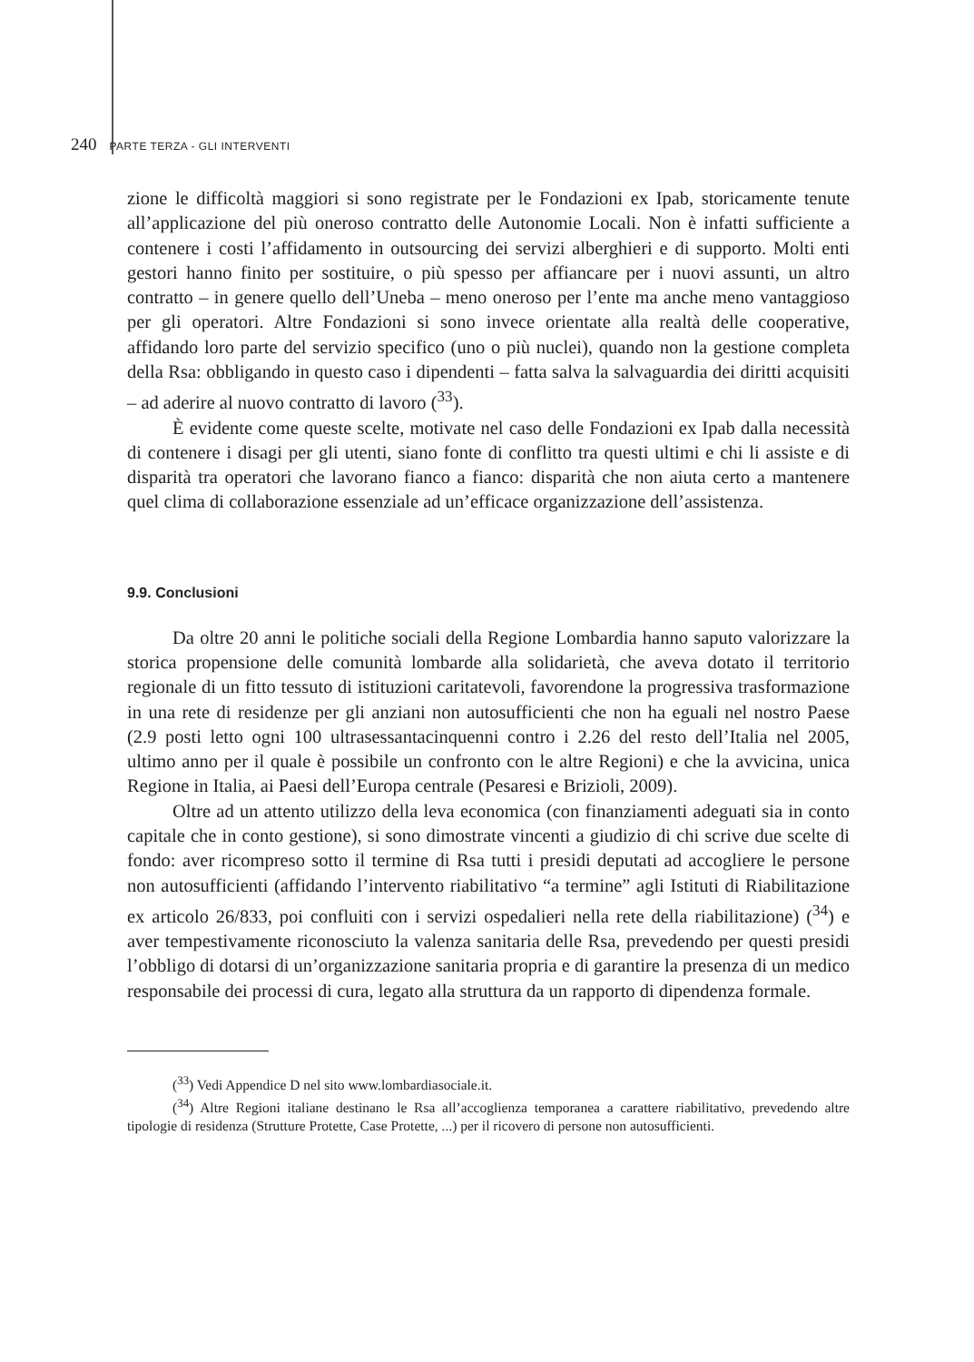240 PARTE TERZA - GLI INTERVENTI
zione le difficoltà maggiori si sono registrate per le Fondazioni ex Ipab, storicamente tenute all’applicazione del più oneroso contratto delle Autonomie Locali. Non è infatti sufficiente a contenere i costi l’affidamento in outsourcing dei servizi alberghieri e di supporto. Molti enti gestori hanno finito per sostituire, o più spesso per affiancare per i nuovi assunti, un altro contratto – in genere quello dell’Uneba – meno oneroso per l’ente ma anche meno vantaggioso per gli operatori. Altre Fondazioni si sono invece orientate alla realtà delle cooperative, affidando loro parte del servizio specifico (uno o più nuclei), quando non la gestione completa della Rsa: obbligando in questo caso i dipendenti – fatta salva la salvaguardia dei diritti acquisiti – ad aderire al nuovo contratto di lavoro (<sup>33</sup>).
È evidente come queste scelte, motivate nel caso delle Fondazioni ex Ipab dalla necessità di contenere i disagi per gli utenti, siano fonte di conflitto tra questi ultimi e chi li assiste e di disparità tra operatori che lavorano fianco a fianco: disparità che non aiuta certo a mantenere quel clima di collaborazione essenziale ad un’efficace organizzazione dell’assistenza.
9.9. Conclusioni
Da oltre 20 anni le politiche sociali della Regione Lombardia hanno saputo valorizzare la storica propensione delle comunità lombarde alla solidarietà, che aveva dotato il territorio regionale di un fitto tessuto di istituzioni caritatevoli, favorendone la progressiva trasformazione in una rete di residenze per gli anziani non autosufficienti che non ha eguali nel nostro Paese (2.9 posti letto ogni 100 ultrasessantacinquenni contro i 2.26 del resto dell’Italia nel 2005, ultimo anno per il quale è possibile un confronto con le altre Regioni) e che la avvicina, unica Regione in Italia, ai Paesi dell’Europa centrale (Pesaresi e Brizioli, 2009).
Oltre ad un attento utilizzo della leva economica (con finanziamenti adeguati sia in conto capitale che in conto gestione), si sono dimostrate vincenti a giudizio di chi scrive due scelte di fondo: aver ricompreso sotto il termine di Rsa tutti i presidi deputati ad accogliere le persone non autosufficienti (affidando l’intervento riabilitativo “a termine” agli Istituti di Riabilitazione ex articolo 26/833, poi confluiti con i servizi ospedalieri nella rete della riabilitazione) (<sup>34</sup>) e aver tempestivamente riconosciuto la valenza sanitaria delle Rsa, prevedendo per questi presidi l’obbligo di dotarsi di un’organizzazione sanitaria propria e di garantire la presenza di un medico responsabile dei processi di cura, legato alla struttura da un rapporto di dipendenza formale.
(<sup>33</sup>) Vedi Appendice D nel sito www.lombardiasociale.it.
(<sup>34</sup>) Altre Regioni italiane destinano le Rsa all’accoglienza temporanea a carattere riabilitativo, prevedendo altre tipologie di residenza (Strutture Protette, Case Protette, ...) per il ricovero di persone non autosufficienti.